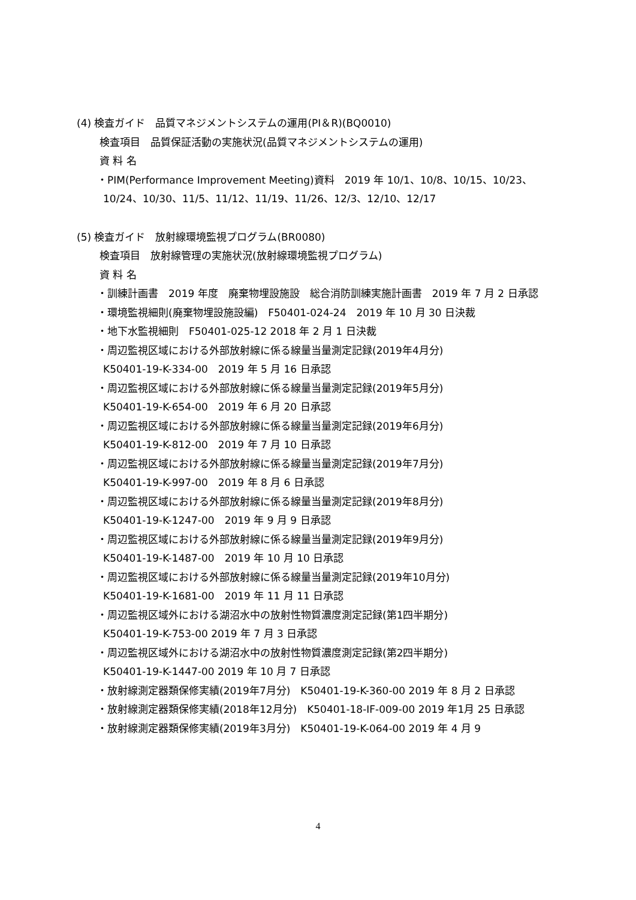(4) 検査ガイド　品質マネジメントシステムの運用(PI＆R)(BQ0010)
検査項目　品質保証活動の実施状況(品質マネジメントシステムの運用)
資 料 名
・PIM(Performance Improvement Meeting)資料　2019 年 10/1、10/8、10/15、10/23、10/24、10/30、11/5、11/12、11/19、11/26、12/3、12/10、12/17
(5) 検査ガイド　放射線環境監視プログラム(BR0080)
検査項目　放射線管理の実施状況(放射線環境監視プログラム)
資 料 名
・訓練計画書　2019 年度　廃棄物埋設施設　総合消防訓練実施計画書　2019 年 7 月 2 日承認
・環境監視細則(廃棄物埋設施設編)　F50401-024-24　2019 年 10 月 30 日決裁
・地下水監視細則　F50401-025-12 2018 年 2 月 1 日決裁
・周辺監視区域における外部放射線に係る線量当量測定記録(2019年4月分)
K50401-19-K-334-00　2019 年 5 月 16 日承認
・周辺監視区域における外部放射線に係る線量当量測定記録(2019年5月分)
K50401-19-K-654-00　2019 年 6 月 20 日承認
・周辺監視区域における外部放射線に係る線量当量測定記録(2019年6月分)
K50401-19-K-812-00　2019 年 7 月 10 日承認
・周辺監視区域における外部放射線に係る線量当量測定記録(2019年7月分)
K50401-19-K-997-00　2019 年 8 月 6 日承認
・周辺監視区域における外部放射線に係る線量当量測定記録(2019年8月分)
K50401-19-K-1247-00　2019 年 9 月 9 日承認
・周辺監視区域における外部放射線に係る線量当量測定記録(2019年9月分)
K50401-19-K-1487-00　2019 年 10 月 10 日承認
・周辺監視区域における外部放射線に係る線量当量測定記録(2019年10月分)
K50401-19-K-1681-00　2019 年 11 月 11 日承認
・周辺監視区域外における湖沼水中の放射性物質濃度測定記録(第1四半期分)
K50401-19-K-753-00 2019 年 7 月 3 日承認
・周辺監視区域外における湖沼水中の放射性物質濃度測定記録(第2四半期分)
K50401-19-K-1447-00 2019 年 10 月 7 日承認
・放射線測定器類保修実績(2019年7月分)　K50401-19-K-360-00 2019 年 8 月 2 日承認
・放射線測定器類保修実績(2018年12月分)　K50401-18-IF-009-00 2019 年1月 25 日承認
・放射線測定器類保修実績(2019年3月分)　K50401-19-K-064-00 2019 年 4 月 9
4